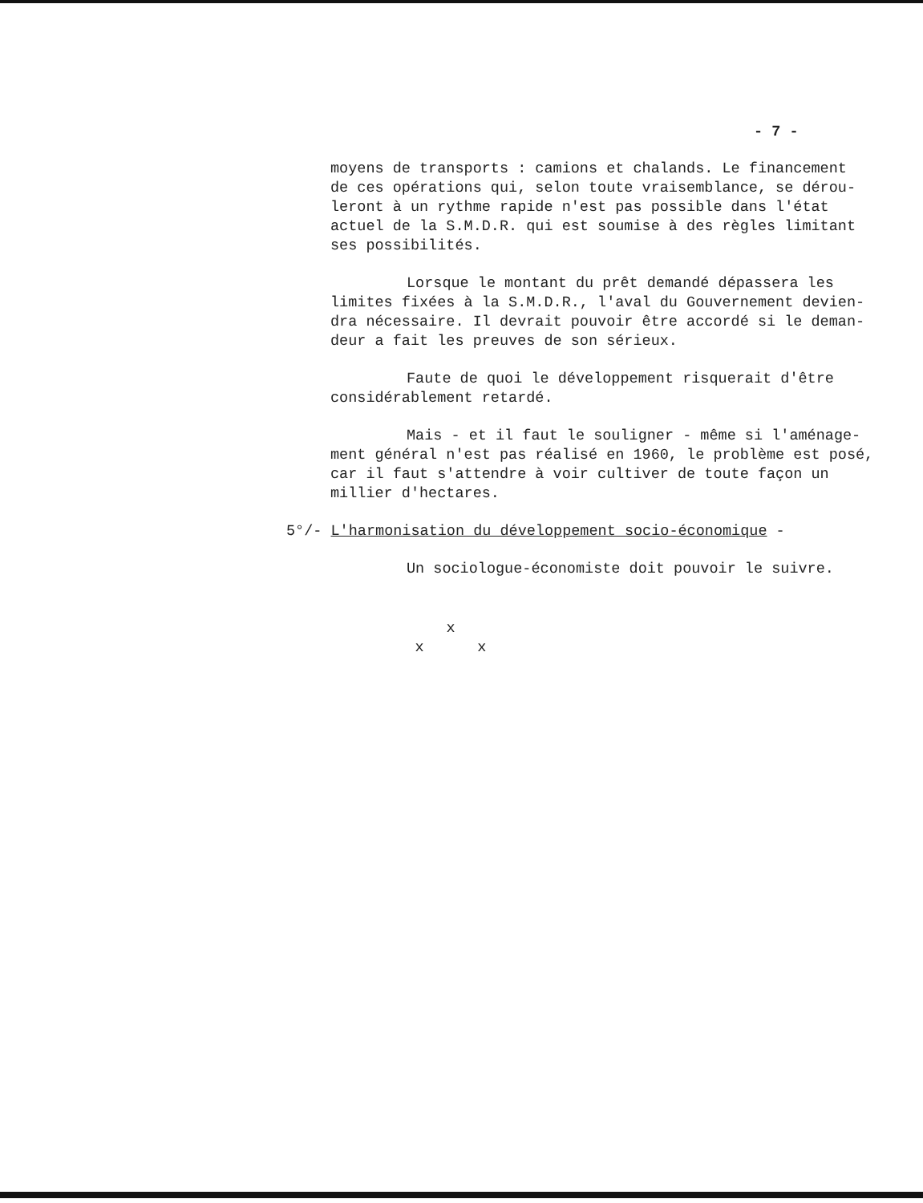- 7 -
moyens de transports : camions et chalands. Le financement
de ces opérations qui, selon toute vraisemblance, se dérou-
leront à un rythme rapide n'est pas possible dans l'état
actuel de la S.M.D.R. qui est soumise à des règles limitant
ses possibilités.
Lorsque le montant du prêt demandé dépassera les
limites fixées à la S.M.D.R., l'aval du Gouvernement devien-
dra nécessaire. Il devrait pouvoir être accordé si le deman-
deur a fait les preuves de son sérieux.
Faute de quoi le développement risquerait d'être
considérablement retardé.
Mais - et il faut le souligner - même si l'aménage-
ment général n'est pas réalisé en 1960, le problème est posé,
car il faut s'attendre à voir cultiver de toute façon un
millier d'hectares.
5°/- L'harmonisation du développement socio-économique -
Un sociologue-économiste doit pouvoir le suivre.
x
x x